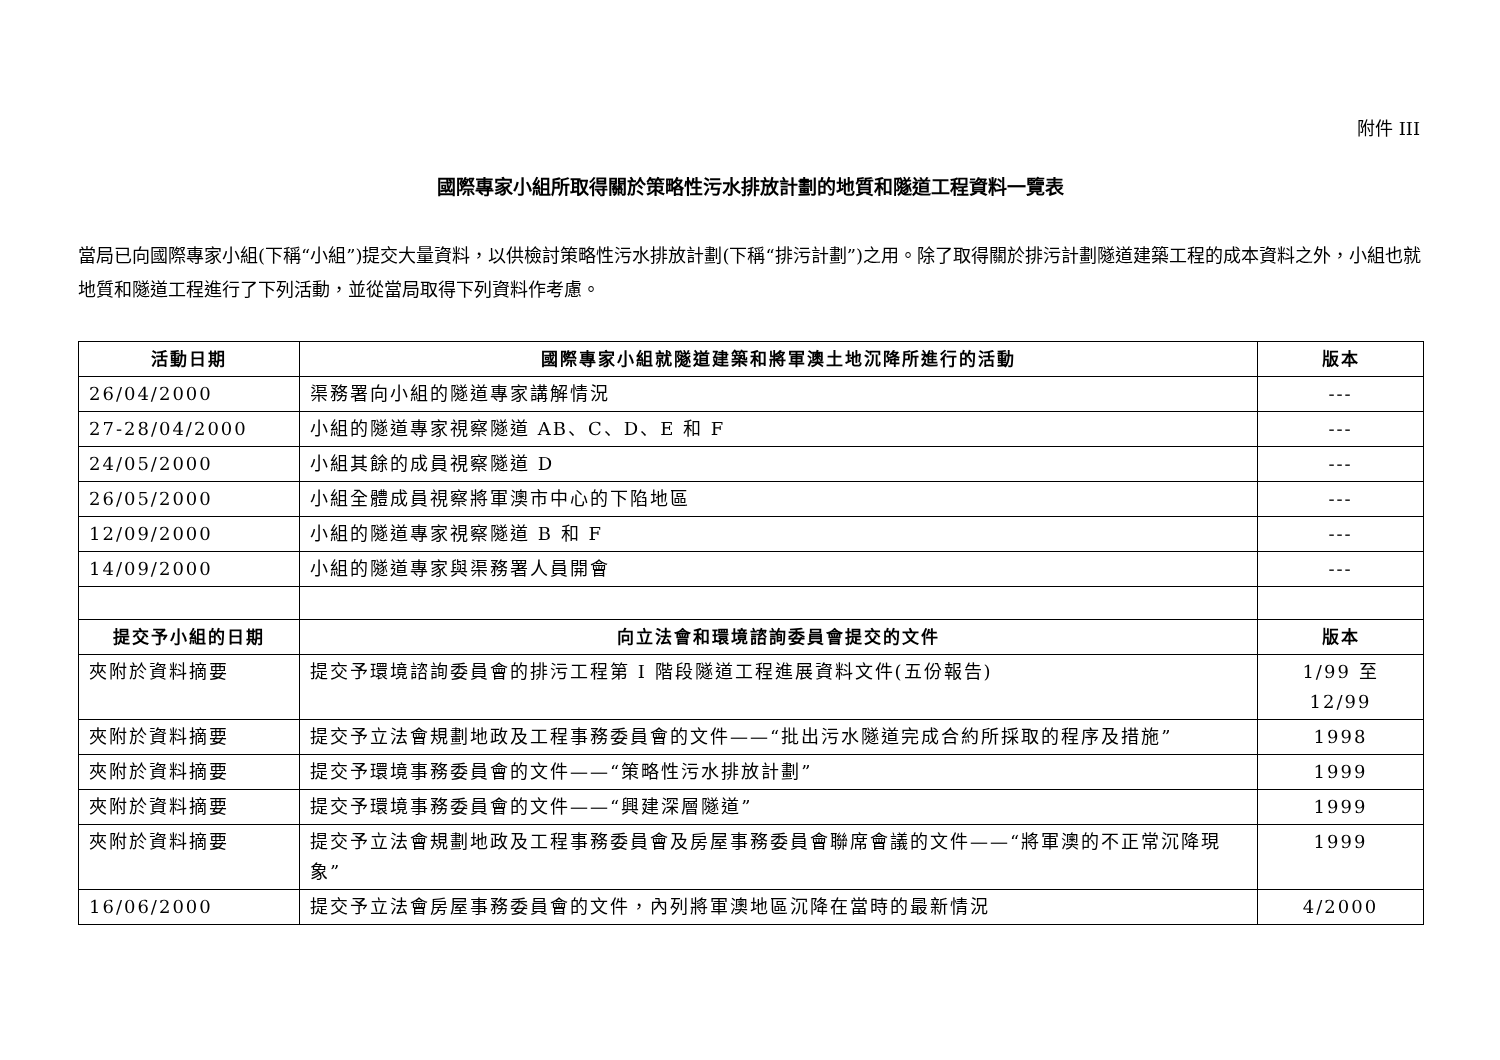附件 III
國際專家小組所取得關於策略性污水排放計劃的地質和隧道工程資料一覽表
當局已向國際專家小組(下稱“小組”)提交大量資料，以供檢討策略性污水排放計劃(下稱“排污計劃”)之用。除了取得關於排污計劃隧道建築工程的成本資料之外，小組也就地質和隧道工程進行了下列活動，並從當局取得下列資料作考慮。
| 活動日期 | 國際專家小組就隧道建築和將軍澳土地沉降所進行的活動 | 版本 |
| --- | --- | --- |
| 26/04/2000 | 渠務署向小組的隧道專家講解情況 | --- |
| 27-28/04/2000 | 小組的隧道專家視察隧道 AB、C、D、E 和 F | --- |
| 24/05/2000 | 小組其餘的成員視察隧道 D | --- |
| 26/05/2000 | 小組全體成員視察將軍澳市中心的下陷地區 | --- |
| 12/09/2000 | 小組的隧道專家視察隧道 B 和 F | --- |
| 14/09/2000 | 小組的隧道專家與渠務署人員開會 | --- |
| 提交予小組的日期 | 向立法會和環境諮詢委員會提交的文件 | 版本 |
| 夾附於資料摘要 | 提交予環境諮詢委員會的排污工程第 I 階段隧道工程進展資料文件(五份報告) | 1/99 至 12/99 |
| 夾附於資料摘要 | 提交予立法會規劃地政及工程事務委員會的文件——“批出污水隧道完成合約所採取的程序及措施” | 1998 |
| 夾附於資料摘要 | 提交予環境事務委員會的文件——“策略性污水排放計劃” | 1999 |
| 夾附於資料摘要 | 提交予環境事務委員會的文件——“興建深層隧道” | 1999 |
| 夾附於資料摘要 | 提交予立法會規劃地政及工程事務委員會及房屋事務委員會聯席會議的文件——“將軍澳的不正常沉降現象” | 1999 |
| 16/06/2000 | 提交予立法會房屋事務委員會的文件，內列將軍澳地區沉降在當時的最新情況 | 4/2000 |